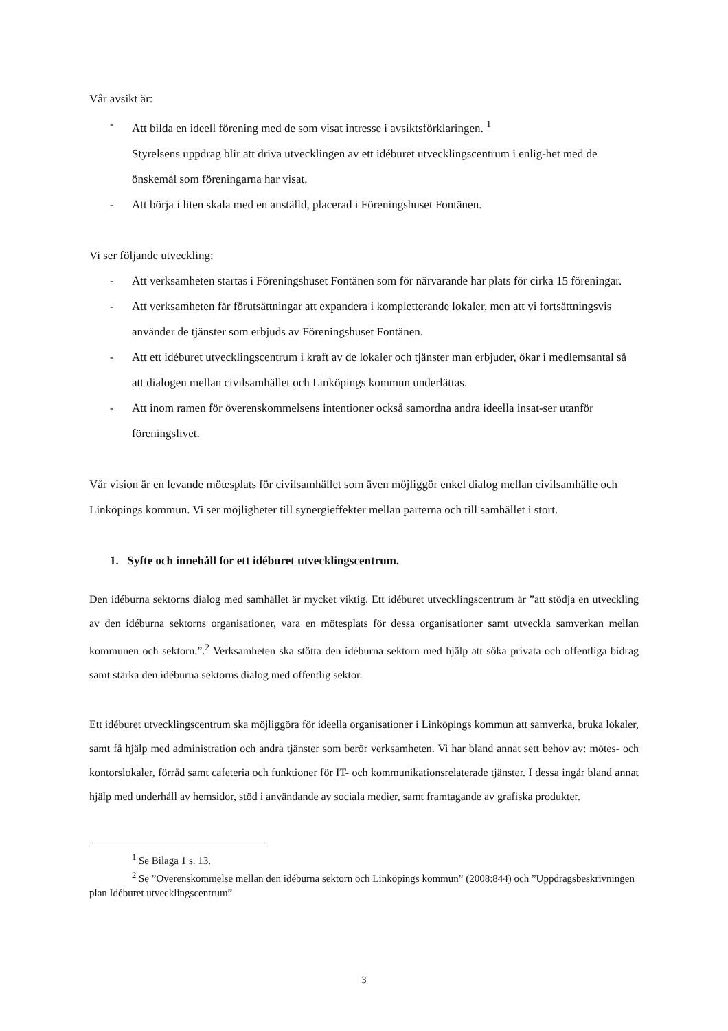Vår avsikt är:
- Att bilda en ideell förening med de som visat intresse i avsiktsförklaringen. <sup>1</sup>
Styrelsens uppdrag blir att driva utvecklingen av ett idéburet utvecklingscentrum i enlig-het med de önskemål som föreningarna har visat.
- Att börja i liten skala med en anställd, placerad i Föreningshuset Fontänen.
Vi ser följande utveckling:
- Att verksamheten startas i Föreningshuset Fontänen som för närvarande har plats för cirka 15 föreningar.
- Att verksamheten får förutsättningar att expandera i kompletterande lokaler, men att vi fortsättningsvis använder de tjänster som erbjuds av Föreningshuset Fontänen.
- Att ett idéburet utvecklingscentrum i kraft av de lokaler och tjänster man erbjuder, ökar i medlemsantal så att dialogen mellan civilsamhället och Linköpings kommun underlättas.
- Att inom ramen för överenskommelsens intentioner också samordna andra ideella insat-ser utanför föreningslivet.
Vår vision är en levande mötesplats för civilsamhället som även möjliggör enkel dialog mellan civilsamhälle och Linköpings kommun. Vi ser möjligheter till synergieffekter mellan parterna och till samhället i stort.
1. Syfte och innehåll för ett idéburet utvecklingscentrum.
Den idéburna sektorns dialog med samhället är mycket viktig. Ett idéburet utvecklingscentrum är ”att stödja en utveckling av den idéburna sektorns organisationer, vara en mötesplats för dessa organisationer samt utveckla samverkan mellan kommunen och sektorn.”.<sup>2</sup> Verksamheten ska stötta den idéburna sektorn med hjälp att söka privata och offentliga bidrag samt stärka den idéburna sektorns dialog med offentlig sektor.
Ett idéburet utvecklingscentrum ska möjliggöra för ideella organisationer i Linköpings kommun att samverka, bruka lokaler, samt få hjälp med administration och andra tjänster som berör verksamheten. Vi har bland annat sett behov av: mötes- och kontorslokaler, förråd samt cafeteria och funktioner för IT- och kommunikationsrelaterade tjänster. I dessa ingår bland annat hjälp med underhåll av hemsidor, stöd i användande av sociala medier, samt framtagande av grafiska produkter.
<sup>1</sup> Se Bilaga 1 s. 13.
<sup>2</sup> Se ”Överenskommelse mellan den idéburna sektorn och Linköpings kommun” (2008:844) och ”Uppdragsbeskrivningen plan Idéburet utvecklingscentrum”
3